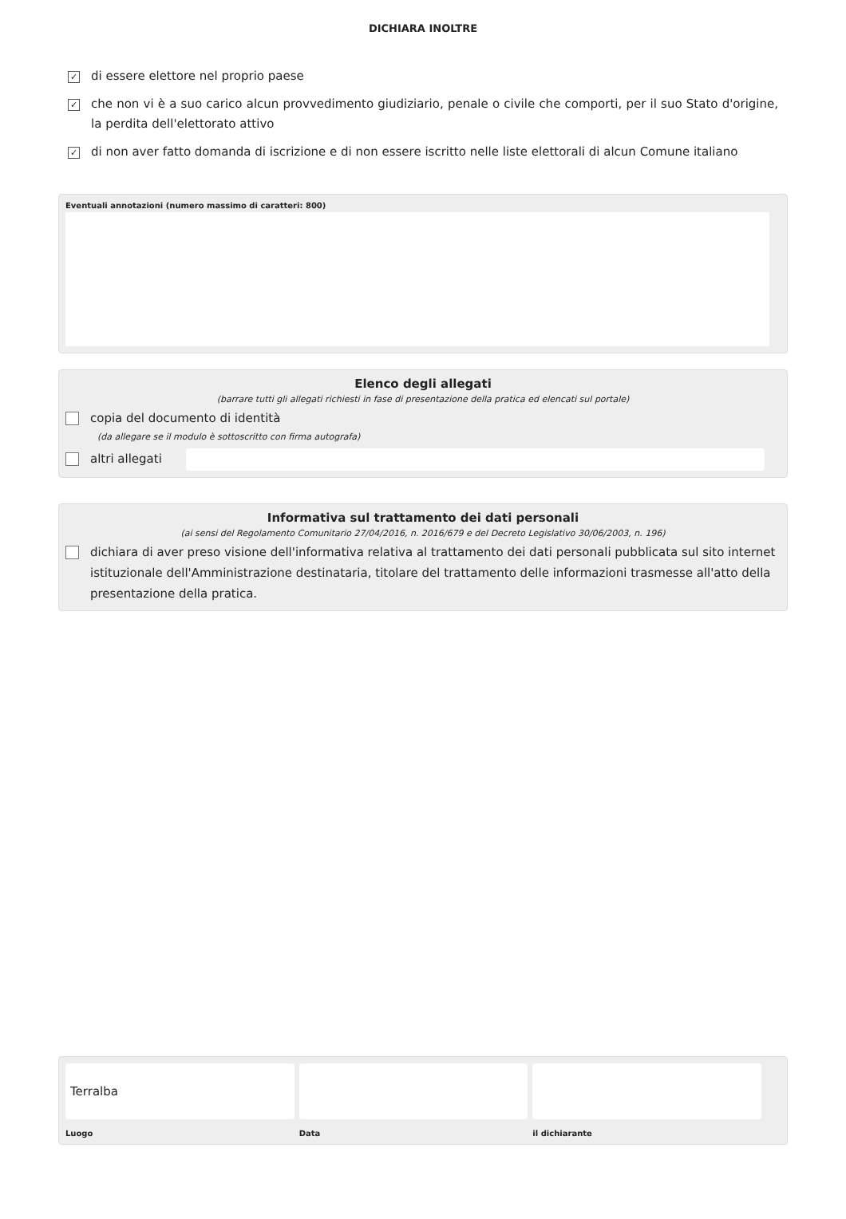DICHIARA INOLTRE
✓ di essere elettore nel proprio paese
✓ che non vi è a suo carico alcun provvedimento giudiziario, penale o civile che comporti, per il suo Stato d'origine, la perdita dell'elettorato attivo
✓ di non aver fatto domanda di iscrizione e di non essere iscritto nelle liste elettorali di alcun Comune italiano
Eventuali annotazioni (numero massimo di caratteri: 800)
Elenco degli allegati
(barrare tutti gli allegati richiesti in fase di presentazione della pratica ed elencati sul portale)
copia del documento di identità
(da allegare se il modulo è sottoscritto con firma autografa)
altri allegati
Informativa sul trattamento dei dati personali
(ai sensi del Regolamento Comunitario 27/04/2016, n. 2016/679 e del Decreto Legislativo 30/06/2003, n. 196)
dichiara di aver preso visione dell'informativa relativa al trattamento dei dati personali pubblicata sul sito internet istituzionale dell'Amministrazione destinataria, titolare del trattamento delle informazioni trasmesse all'atto della presentazione della pratica.
Terralba
Luogo
Data il dichiarante